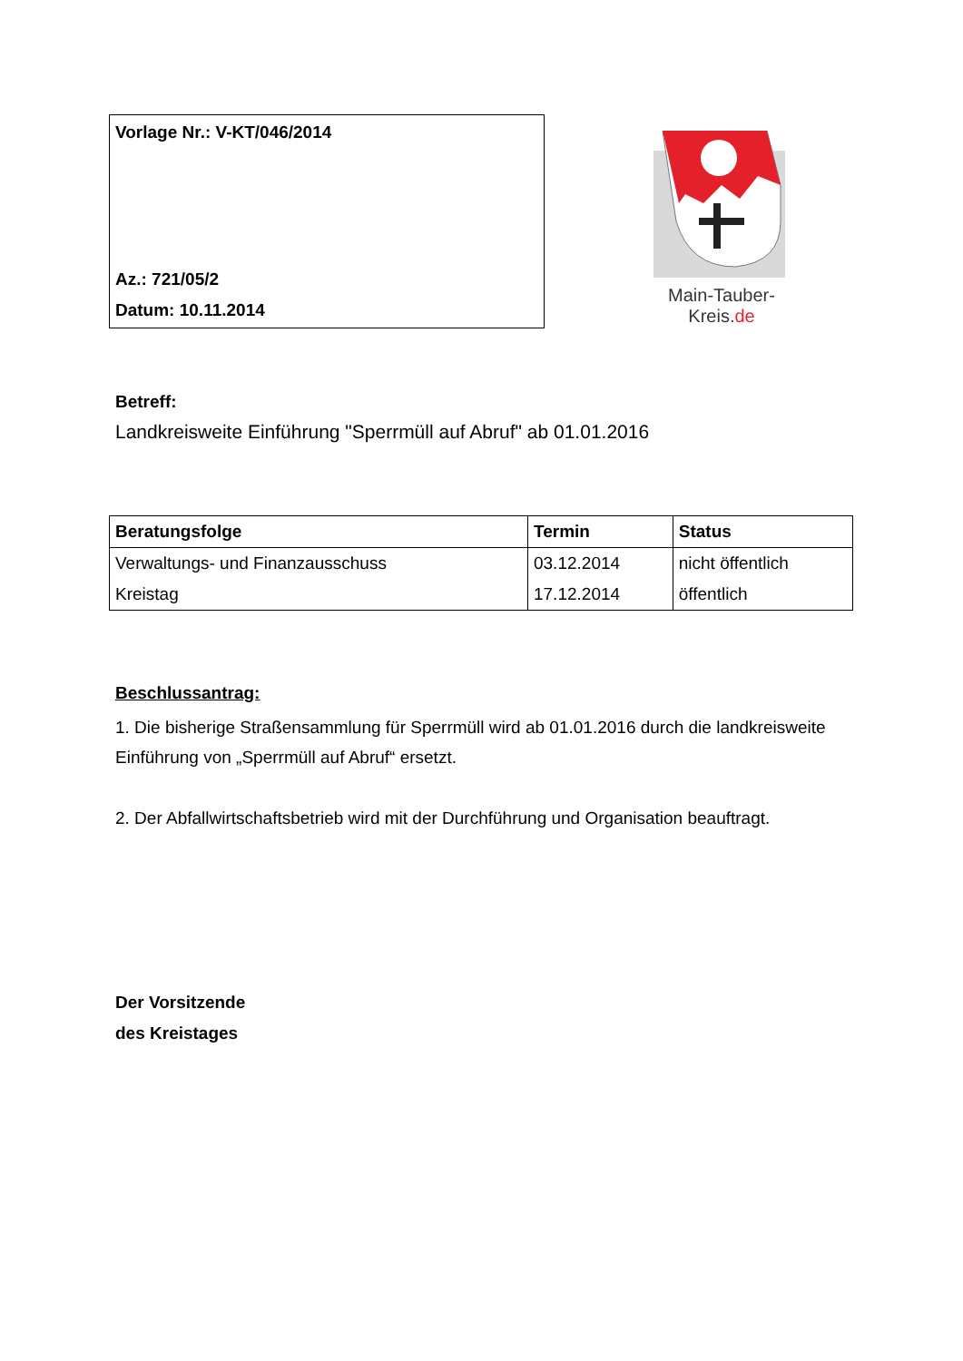Vorlage Nr.: V-KT/046/2014
Az.: 721/05/2
Datum: 10.11.2014
Main-Tauber-Kreis.de
Betreff:
Landkreisweite Einführung "Sperrmüll auf Abruf" ab 01.01.2016
| Beratungsfolge | Termin | Status |
| --- | --- | --- |
| Verwaltungs- und Finanzausschuss | 03.12.2014 | nicht öffentlich |
| Kreistag | 17.12.2014 | öffentlich |
Beschlussantrag:
1. Die bisherige Straßensammlung für Sperrmüll wird ab 01.01.2016 durch die landkreisweite Einführung von „Sperrmüll auf Abruf“ ersetzt.
2. Der Abfallwirtschaftsbetrieb wird mit der Durchführung und Organisation beauftragt.
Der Vorsitzende
des Kreistages